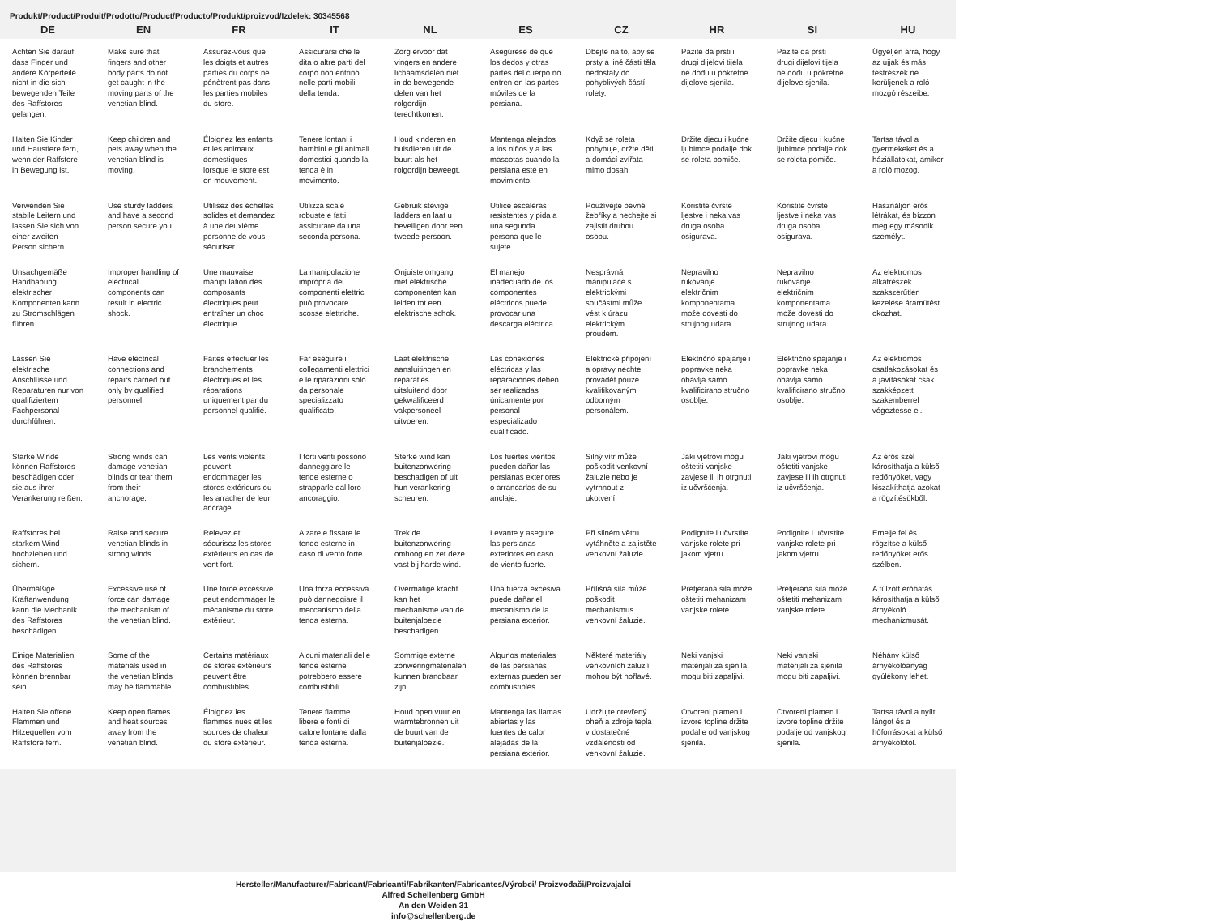Produkt/Product/Produit/Prodotto/Product/Producto/Produkt/proizvod/Izdelek: 30345568
| DE | EN | FR | IT | NL | ES | CZ | HR | SI | HU |
| --- | --- | --- | --- | --- | --- | --- | --- | --- | --- |
| Achten Sie darauf, dass Finger und andere Körperteile nicht in die sich bewegenden Teile des Raffstores gelangen. | Make sure that fingers and other body parts do not get caught in the moving parts of the venetian blind. | Assurez-vous que les doigts et autres parties du corps ne pénètrent pas dans les parties mobiles du store. | Assicurarsi che le dita o altre parti del corpo non entrino nelle parti mobili della tenda. | Zorg ervoor dat vingers en andere lichaamsdelen niet in de bewegende delen van het rolgordijn terechtkomen. | Asegúrese de que los dedos y otras partes del cuerpo no entren en las partes móviles de la persiana. | Dbejte na to, aby se prsty a jiné části těla nedostaly do pohyblivých částí rolety. | Pazite da prsti i drugi dijelovi tijela ne dođu u pokretne dijelove sjenila. | Pazite da prsti i drugi dijelovi tijela ne dođu u pokretne dijelove sjenila. | Ügyeljen arra, hogy az ujjak és más testrészek ne kerüljenek a roló mozgó részeibe. |
| Halten Sie Kinder und Haustiere fern, wenn der Raffstore in Bewegung ist. | Keep children and pets away when the venetian blind is moving. | Éloignez les enfants et les animaux domestiques lorsque le store est en mouvement. | Tenere lontani i bambini e gli animali domestici quando la tenda è in movimento. | Houd kinderen en huisdieren uit de buurt als het rolgordijn beweegt. | Mantenga alejados a los niños y a las mascotas cuando la persiana esté en movimiento. | Když se roleta pohybuje, držte děti a domácí zvířata mimo dosah. | Držite djecu i kućne ljubimce podalje dok se roleta pomiče. | Držite djecu i kućne ljubimce podalje dok se roleta pomiče. | Tartsa távol a gyermekeket és a háziállatokat, amikor a roló mozog. |
| Verwenden Sie stabile Leitern und lassen Sie sich von einer zweiten Person sichern. | Use sturdy ladders and have a second person secure you. | Utilisez des échelles solides et demandez à une deuxième personne de vous sécuriser. | Utilizza scale robuste e fatti assicurare da una seconda persona. | Gebruik stevige ladders en laat u beveiligen door een tweede persoon. | Utilice escaleras resistentes y pida a una segunda persona que le sujete. | Používejte pevné žebříky a nechejte si zajistit druhou osobu. | Koristite čvrste ljestve i neka vas druga osoba osigurava. | Koristite čvrste ljestve i neka vas druga osoba osigurava. | Használjon erős létrákat, és bízzon meg egy második személyt. |
| Unsachgemäße Handhabung elektrischer Komponenten kann zu Stromschlägen führen. | Improper handling of electrical components can result in electric shock. | Une mauvaise manipulation des composants électriques peut entraîner un choc électrique. | La manipolazione impropria dei componenti elettrici può provocare scosse elettriche. | Onjuiste omgang met elektrische componenten kan leiden tot een elektrische schok. | El manejo inadecuado de los componentes eléctricos puede provocar una descarga eléctrica. | Nesprávná manipulace s elektrickými součástmi může vést k úrazu elektrickým proudem. | Nepravilno rukovanje električnim komponentama može dovesti do strujnog udara. | Nepravilno rukovanje električnim komponentama može dovesti do strujnog udara. | Az elektromos alkatrészek szakszerűtlen kezelése áramütést okozhat. |
| Lassen Sie elektrische Anschlüsse und Reparaturen nur von qualifiziertem Fachpersonal durchführen. | Have electrical connections and repairs carried out only by qualified personnel. | Faites effectuer les branchements électriques et les réparations uniquement par du personnel qualifié. | Far eseguire i collegamenti elettrici e le riparazioni solo da personale specializzato qualificato. | Laat elektrische aansluitingen en reparaties uitsluitend door gekwalificeerd vakpersoneel uitvoeren. | Las conexiones eléctricas y las reparaciones deben ser realizadas únicamente por personal especializado cualificado. | Elektrické připojení a opravy nechte provádět pouze kvalifikovaným odborným personálem. | Električno spajanje i popravke neka obavlja samo kvalificirano stručno osoblje. | Električno spajanje i popravke neka obavlja samo kvalificirano stručno osoblje. | Az elektromos csatlakozásokat és a javításokat csak szakképzett szakemberrel végeztesse el. |
| Starke Winde können Raffstores beschädigen oder sie aus ihrer Verankerung reißen. | Strong winds can damage venetian blinds or tear them from their anchorage. | Les vents violents peuvent endommager les stores extérieurs ou les arracher de leur ancrage. | I forti venti possono danneggiare le tende esterne o strapparle dal loro ancoraggio. | Sterke wind kan buitenzonwering beschadigen of uit hun verankering scheuren. | Los fuertes vientos pueden dañar las persianas exteriores o arrancarlas de su anclaje. | Silný vítr může poškodit venkovní žaluzie nebo je vytrhnout z ukotvení. | Jaki vjetrovi mogu oštetiti vanjske zavjese ili ih otrgnuti iz učvršćenja. | Jaki vjetrovi mogu oštetiti vanjske zavjese ili ih otrgnuti iz učvršćenja. | Az erős szél károsíthatja a külső redőnyöket, vagy kiszakíthatja azokat a rögzítésükből. |
| Raffstores bei starkem Wind hochziehen und sichern. | Raise and secure venetian blinds in strong winds. | Relevez et sécurisez les stores extérieurs en cas de vent fort. | Alzare e fissare le tende esterne in caso di vento forte. | Trek de buitenzonwering omhoog en zet deze vast bij harde wind. | Levante y asegure las persianas exteriores en caso de viento fuerte. | Při silném větru vytáhněte a zajistěte venkovní žaluzie. | Podignite i učvrstite vanjske rolete pri jakom vjetru. | Podignite i učvrstite vanjske rolete pri jakom vjetru. | Emelje fel és rögzítse a külső redőnyöket erős szélben. |
| Übermäßige Kraftanwendung kann die Mechanik des Raffstores beschädigen. | Excessive use of force can damage the mechanism of the venetian blind. | Une force excessive peut endommager le mécanisme du store extérieur. | Una forza eccessiva può danneggiare il meccanismo della tenda esterna. | Overmatige kracht kan het mechanisme van de buitenjaloezie beschadigen. | Una fuerza excesiva puede dañar el mecanismo de la persiana exterior. | Přílišná síla může poškodit mechanismus venkovní žaluzie. | Pretjerana sila može oštetiti mehanizam vanjske rolete. | Pretjerana sila može oštetiti mehanizam vanjske rolete. | A túlzott erőhatás károsíthatja a külső árnyékoló mechanizmusát. |
| Einige Materialien des Raffstores können brennbar sein. | Some of the materials used in the venetian blinds may be flammable. | Certains matériaux de stores extérieurs peuvent être combustibles. | Alcuni materiali delle tende esterne potrebbero essere combustibili. | Sommige externe zonweringmaterialen kunnen brandbaar zijn. | Algunos materiales de las persianas externas pueden ser combustibles. | Některé materiály venkovních žaluzií mohou být hořlavé. | Neki vanjski materijali za sjenila mogu biti zapaljivi. | Neki vanjski materijali za sjenila mogu biti zapaljivi. | Néhány külső árnyékolóanyag gyúlékony lehet. |
| Halten Sie offene Flammen und Hitzequellen vom Raffstore fern. | Keep open flames and heat sources away from the venetian blind. | Éloignez les flammes nues et les sources de chaleur du store extérieur. | Tenere fiamme libere e fonti di calore lontane dalla tenda esterna. | Houd open vuur en warmtebronnen uit de buurt van de buitenjaloezie. | Mantenga las llamas abiertas y las fuentes de calor alejadas de la persiana exterior. | Udržujte otevřený oheň a zdroje tepla v dostatečné vzdálenosti od venkovní žaluzie. | Otvoreni plamen i izvore topline držite podalje od vanjskog sjenila. | Otvoreni plamen i izvore topline držite podalje od vanjskog sjenila. | Tartsa távol a nyílt lángot és a hőforrásokat a külső árnyékolótól. |
Hersteller/Manufacturer/Fabricant/Fabricanti/Fabrikanten/Fabricantes/Výrobci/ Proizvođači/Proizvajalci
Alfred Schellenberg GmbH
An den Weiden 31
info@schellenberg.de